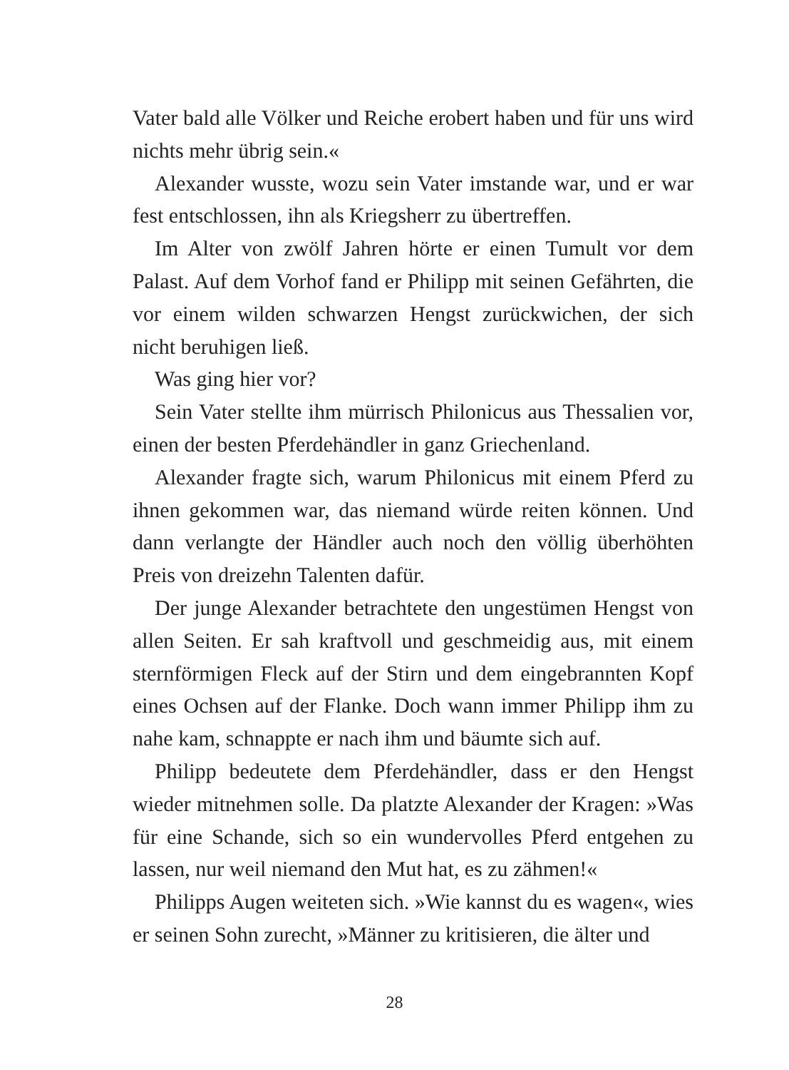Vater bald alle Völker und Reiche erobert haben und für uns wird nichts mehr übrig sein.«
Alexander wusste, wozu sein Vater imstande war, und er war fest entschlossen, ihn als Kriegsherr zu übertreffen.
Im Alter von zwölf Jahren hörte er einen Tumult vor dem Palast. Auf dem Vorhof fand er Philipp mit seinen Gefährten, die vor einem wilden schwarzen Hengst zurückwichen, der sich nicht beruhigen ließ.
Was ging hier vor?
Sein Vater stellte ihm mürrisch Philonicus aus Thessalien vor, einen der besten Pferdehändler in ganz Griechenland.
Alexander fragte sich, warum Philonicus mit einem Pferd zu ihnen gekommen war, das niemand würde reiten können. Und dann verlangte der Händler auch noch den völlig überhöhten Preis von dreizehn Talenten dafür.
Der junge Alexander betrachtete den ungestümen Hengst von allen Seiten. Er sah kraftvoll und geschmeidig aus, mit einem sternförmigen Fleck auf der Stirn und dem eingebrannten Kopf eines Ochsen auf der Flanke. Doch wann immer Philipp ihm zu nahe kam, schnappte er nach ihm und bäumte sich auf.
Philipp bedeutete dem Pferdehändler, dass er den Hengst wieder mitnehmen solle. Da platzte Alexander der Kragen: »Was für eine Schande, sich so ein wundervolles Pferd entgehen zu lassen, nur weil niemand den Mut hat, es zu zähmen!«
Philipps Augen weiteten sich. »Wie kannst du es wagen«, wies er seinen Sohn zurecht, »Männer zu kritisieren, die älter und
28